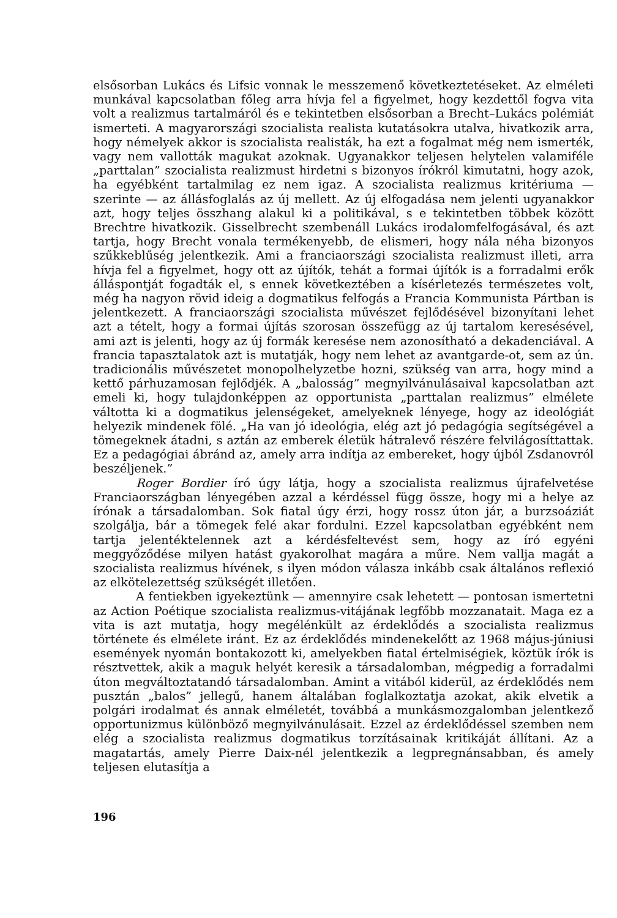elsősorban Lukács és Lifsic vonnak le messzemenő következtetéseket. Az elméleti munkával kapcsolatban főleg arra hívja fel a figyelmet, hogy kezdettől fogva vita volt a realizmus tartalmáról és e tekintetben elsősorban a Brecht–Lukács polémiát ismerteti. A magyarországi szocialista realista kutatásokra utalva, hivatkozik arra, hogy némelyek akkor is szocialista realisták, ha ezt a fogalmat még nem ismerték, vagy nem vallották magukat azoknak. Ugyanakkor teljesen helytelen valamiféle „parttalan” szocialista realizmust hirdetni s bizonyos írókról kimutatni, hogy azok, ha egyébként tartalmilag ez nem igaz. A szocialista realizmus kritériuma — szerinte — az állásfoglalás az új mellett. Az új elfogadása nem jelenti ugyanakkor azt, hogy teljes összhang alakul ki a politikával, s e tekintetben többek között Brechtre hivatkozik. Gisselbrecht szembenáll Lukács irodalomfelfogásával, és azt tartja, hogy Brecht vonala termékenyebb, de elismeri, hogy nála néha bizonyos szűkkeblűség jelentkezik. Ami a franciaországi szocialista realizmust illeti, arra hívja fel a figyelmet, hogy ott az újítók, tehát a formai újítók is a forradalmi erők álláspontját fogadták el, s ennek következtében a kísérletezés természetes volt, még ha nagyon rövid ideig a dogmatikus felfogás a Francia Kommunista Pártban is jelentkezett. A franciaországi szocialista művészet fejlődésével bizonyítani lehet azt a tételt, hogy a formai újítás szorosan összefügg az új tartalom keresésével, ami azt is jelenti, hogy az új formák keresése nem azonosítható a dekadenciával. A francia tapasztalatok azt is mutatják, hogy nem lehet az avantgarde-ot, sem az ún. tradicionális művészetet monopolhelyzetbe hozni, szükség van arra, hogy mind a kettő párhuzamosan fejlődjék. A „balosság” megnyilvánulásaival kapcsolatban azt emeli ki, hogy tulajdonképpen az opportunista „parttalan realizmus” elmélete váltotta ki a dogmatikus jelenségeket, amelyeknek lényege, hogy az ideológiát helyezik mindenek fölé. „Ha van jó ideológia, elég azt jó pedagógia segítségével a tömegeknek átadni, s aztán az emberek életük hátralevő részére felvilágosíttattak. Ez a pedagógiai ábránd az, amely arra indítja az embereket, hogy újból Zsdanovról beszéljenek.”
Roger Bordier író úgy látja, hogy a szocialista realizmus újrafelvetése Franciaországban lényegében azzal a kérdéssel függ össze, hogy mi a helye az írónak a társadalomban. Sok fiatal úgy érzi, hogy rossz úton jár, a burzsoáziát szolgálja, bár a tömegek felé akar fordulni. Ezzel kapcsolatban egyébként nem tartja jelentéktelennek azt a kérdésfeltevést sem, hogy az író egyéni meggyőződése milyen hatást gyakorolhat magára a műre. Nem vallja magát a szocialista realizmus hívének, s ilyen módon válasza inkább csak általános reflexió az elkötelezettség szükségét illetően.
A fentiekben igyekeztünk — amennyire csak lehetett — pontosan ismertetni az Action Poétique szocialista realizmus-vitájának legfőbb mozzanatait. Maga ez a vita is azt mutatja, hogy megélénkült az érdeklődés a szocialista realizmus története és elmélete iránt. Ez az érdeklődés mindenekelőtt az 1968 május-júniusi események nyomán bontakozott ki, amelyekben fiatal értelmiségiek, köztük írók is résztvettek, akik a maguk helyét keresik a társadalomban, mégpedig a forradalmi úton megváltoztatandó társadalomban. Amint a vitából kiderül, az érdeklődés nem pusztán „balos” jellegű, hanem általában foglalkoztatja azokat, akik elvetik a polgári irodalmat és annak elméletét, továbbá a munkásmozgalomban jelentkező opportunizmus különböző megnyilvánulásait. Ezzel az érdeklődéssel szemben nem elég a szocialista realizmus dogmatikus torzításainak kritikáját állítani. Az a magatartás, amely Pierre Daix-nél jelentkezik a legpregnánsabban, és amely teljesen elutasítja a
196